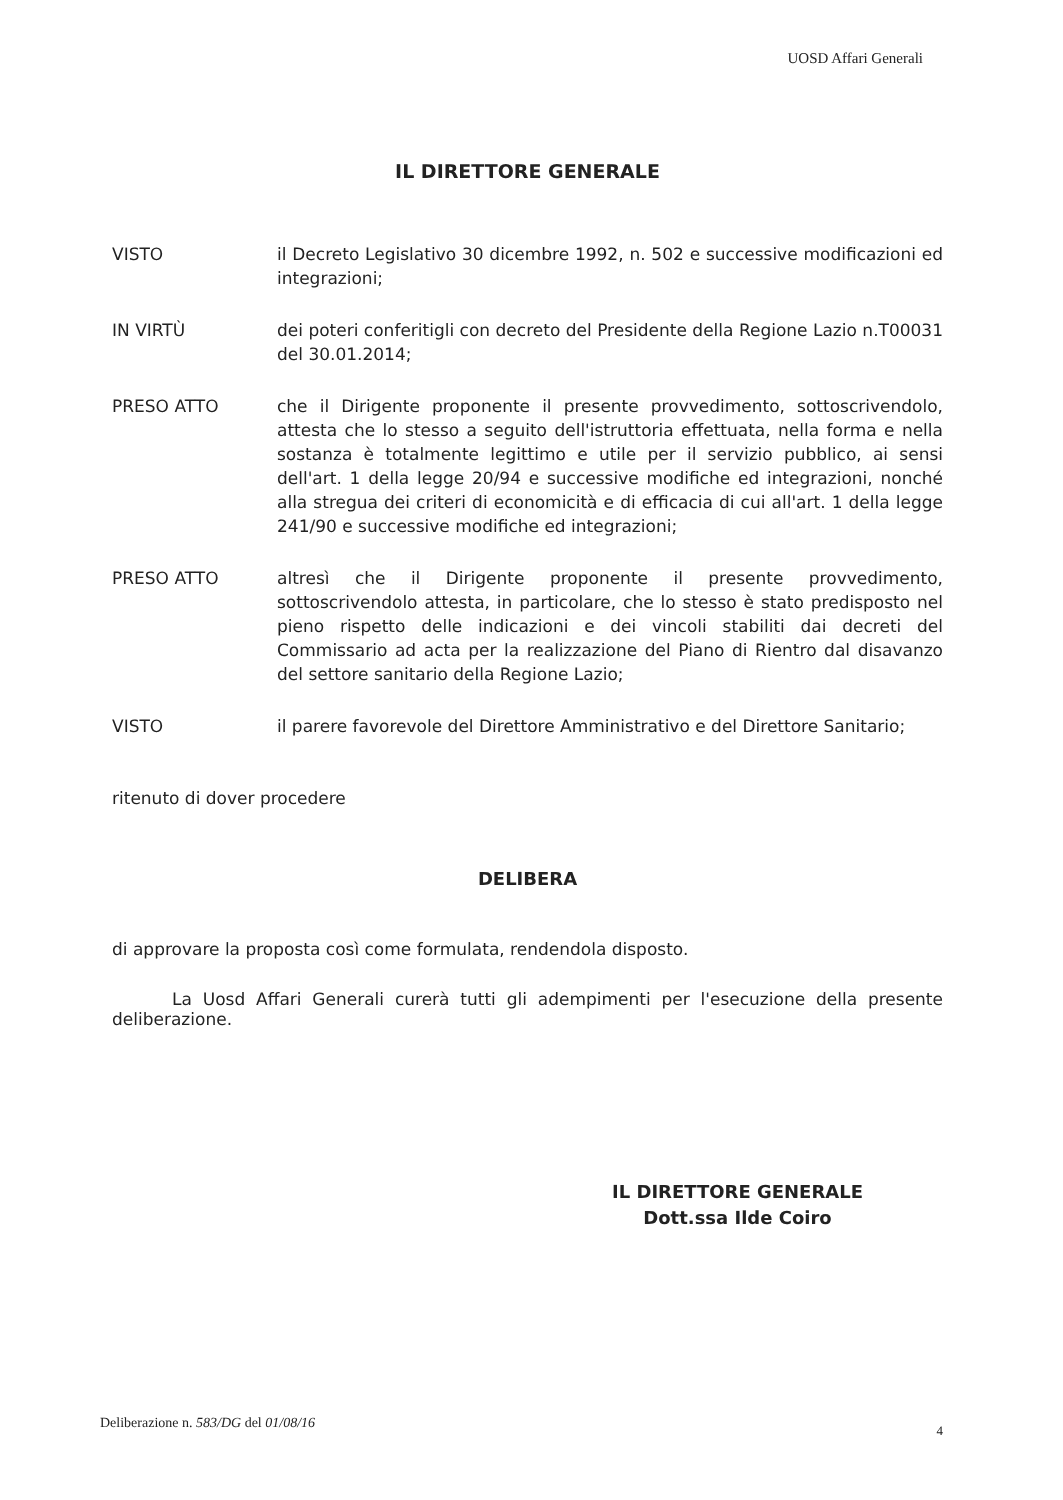UOSD Affari Generali
IL DIRETTORE GENERALE
VISTO il Decreto Legislativo 30 dicembre 1992, n. 502 e successive modificazioni ed integrazioni;
IN VIRTÙ dei poteri conferitigli con decreto del Presidente della Regione Lazio n.T00031 del 30.01.2014;
PRESO ATTO che il Dirigente proponente il presente provvedimento, sottoscrivendolo, attesta che lo stesso a seguito dell'istruttoria effettuata, nella forma e nella sostanza è totalmente legittimo e utile per il servizio pubblico, ai sensi dell'art. 1 della legge 20/94 e successive modifiche ed integrazioni, nonché alla stregua dei criteri di economicità e di efficacia di cui all'art. 1 della legge 241/90 e successive modifiche ed integrazioni;
PRESO ATTO altresì che il Dirigente proponente il presente provvedimento, sottoscrivendolo attesta, in particolare, che lo stesso è stato predisposto nel pieno rispetto delle indicazioni e dei vincoli stabiliti dai decreti del Commissario ad acta per la realizzazione del Piano di Rientro dal disavanzo del settore sanitario della Regione Lazio;
VISTO il parere favorevole del Direttore Amministrativo e del Direttore Sanitario;
ritenuto di dover procedere
DELIBERA
di approvare la proposta così come formulata, rendendola disposto.
La Uosd Affari Generali curerà tutti gli adempimenti per l'esecuzione della presente deliberazione.
IL DIRETTORE GENERALE
Dott.ssa Ilde Coiro
Deliberazione n. 583/DG del 01/08/16
4